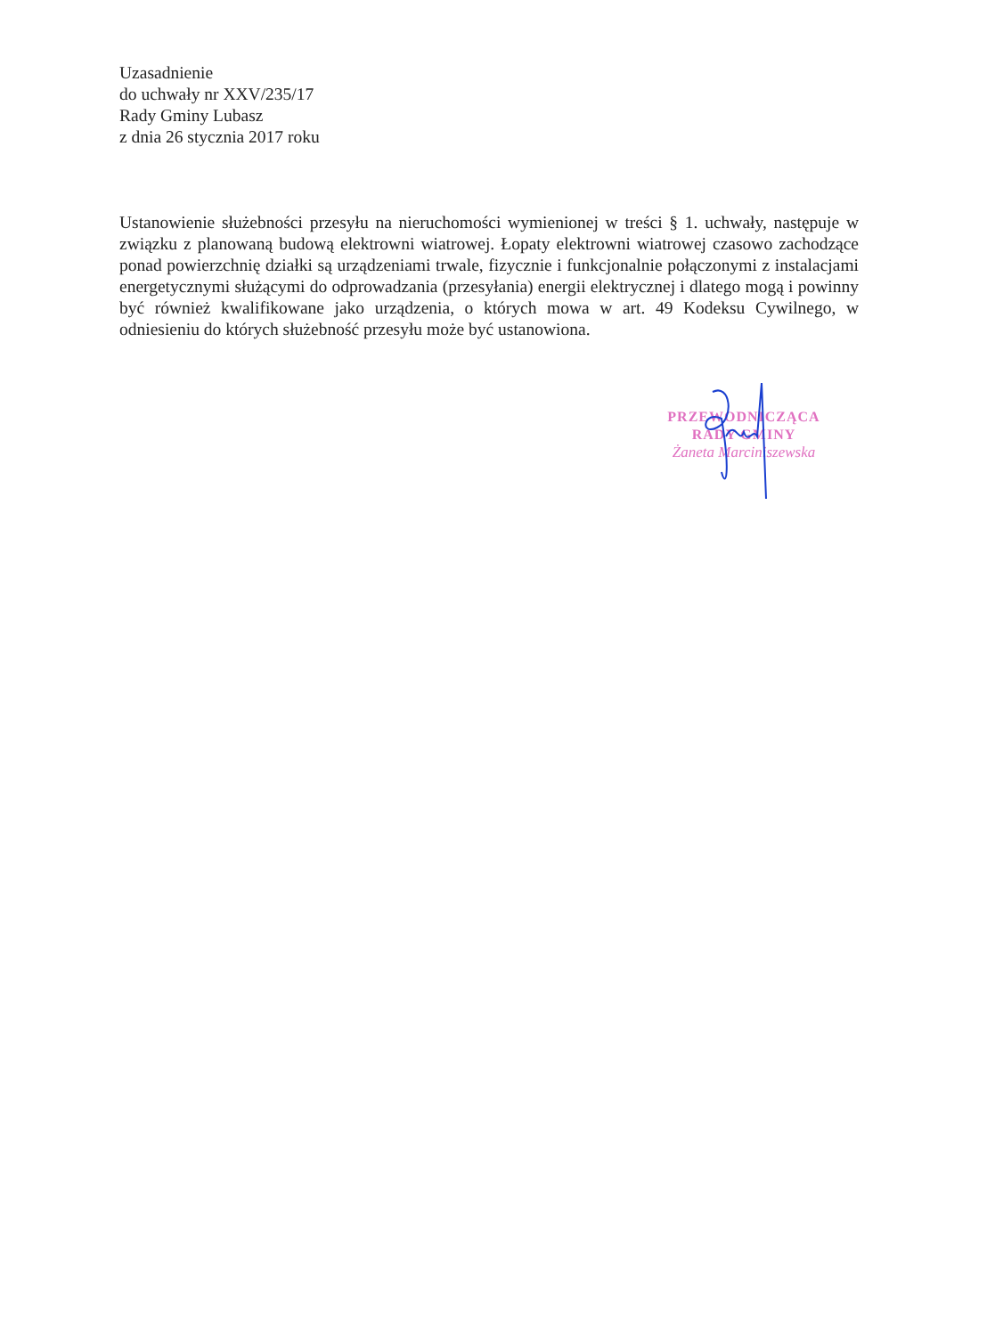Uzasadnienie
do uchwały nr XXV/235/17
Rady Gminy Lubasz
z dnia 26 stycznia 2017 roku
Ustanowienie służebności przesyłu na nieruchomości wymienionej w treści § 1. uchwały, następuje w związku z planowaną budową elektrowni wiatrowej. Łopaty elektrowni wiatrowej czasowo zachodzące ponad powierzchnię działki są urządzeniami trwale, fizycznie i funkcjonalnie połączonymi z instalacjami energetycznymi służącymi do odprowadzania (przesyłania) energii elektrycznej i dlatego mogą i powinny być również kwalifikowane jako urządzenia, o których mowa w art. 49 Kodeksu Cywilnego, w odniesieniu do których służebność przesyłu może być ustanowiona.
PRZEWODNICZĄCA
RADY GMINY
Żaneta Marciniszewska